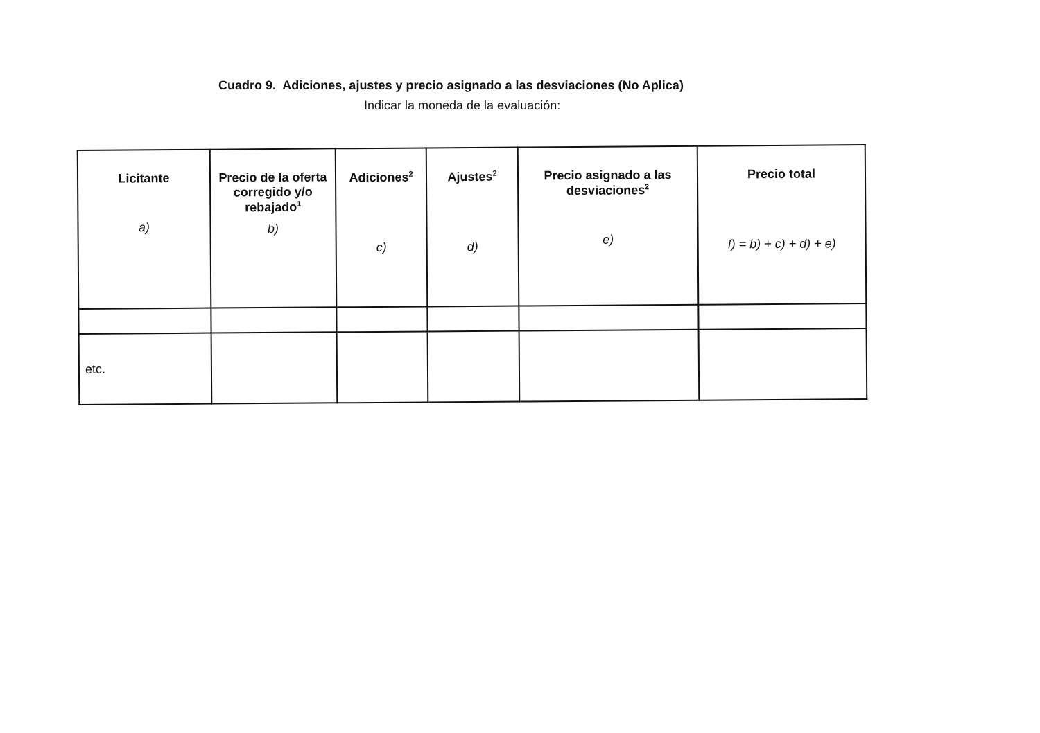Cuadro 9. Adiciones, ajustes y precio asignado a las desviaciones (No Aplica)
Indicar la moneda de la evaluación:
| Licitante a) | Precio de la oferta corregido y/o rebajado<sup>1</sup> b) | Adiciones<sup>2</sup> c) | Ajustes<sup>2</sup> d) | Precio asignado a las desviaciones<sup>2</sup> e) | Precio total f) = b) + c) + d) + e) |
| --- | --- | --- | --- | --- | --- |
| etc. | | | | | |